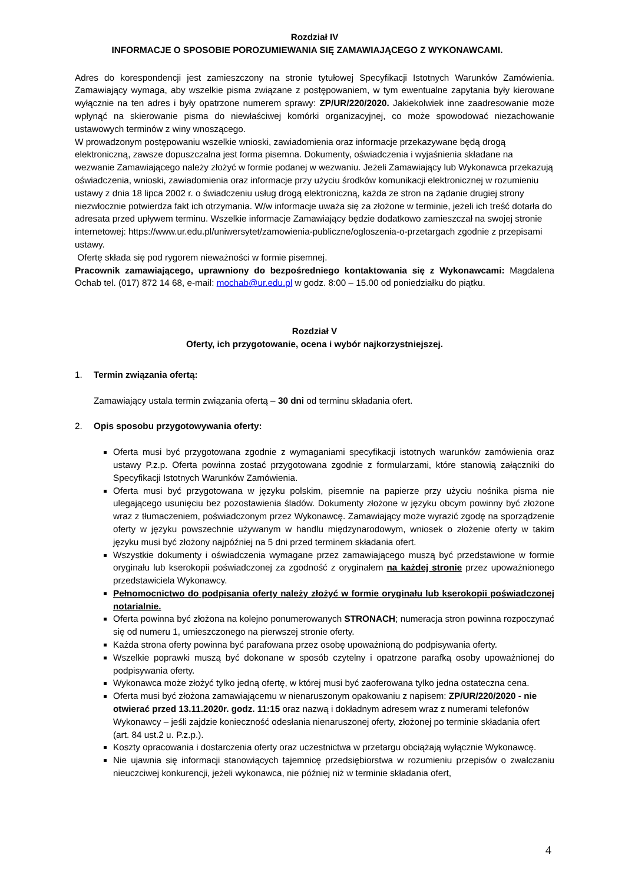Rozdział IV
INFORMACJE O SPOSOBIE POROZUMIEWANIA SIĘ ZAMAWIAJĄCEGO Z WYKONAWCAMI.
Adres do korespondencji jest zamieszczony na stronie tytułowej Specyfikacji Istotnych Warunków Zamówienia. Zamawiający wymaga, aby wszelkie pisma związane z postępowaniem, w tym ewentualne zapytania były kierowane wyłącznie na ten adres i były opatrzone numerem sprawy: ZP/UR/220/2020. Jakiekolwiek inne zaadresowanie może wpłynąć na skierowanie pisma do niewłaściwej komórki organizacyjnej, co może spowodować niezachowanie ustawowych terminów z winy wnoszącego.
W prowadzonym postępowaniu wszelkie wnioski, zawiadomienia oraz informacje przekazywane będą drogą elektroniczną, zawsze dopuszczalna jest forma pisemna. Dokumenty, oświadczenia i wyjaśnienia składane na wezwanie Zamawiającego należy złożyć w formie podanej w wezwaniu. Jeżeli Zamawiający lub Wykonawca przekazują oświadczenia, wnioski, zawiadomienia oraz informacje przy użyciu środków komunikacji elektronicznej w rozumieniu ustawy z dnia 18 lipca 2002 r. o świadczeniu usług drogą elektroniczną, każda ze stron na żądanie drugiej strony niezwłocznie potwierdza fakt ich otrzymania. W/w informacje uważa się za złożone w terminie, jeżeli ich treść dotarła do adresata przed upływem terminu. Wszelkie informacje Zamawiający będzie dodatkowo zamieszczał na swojej stronie internetowej: https://www.ur.edu.pl/uniwersytet/zamowienia-publiczne/ogloszenia-o-przetargach zgodnie z przepisami ustawy.
Ofertę składa się pod rygorem nieważności w formie pisemnej.
Pracownik zamawiającego, uprawniony do bezpośredniego kontaktowania się z Wykonawcami: Magdalena Ochab tel. (017) 872 14 68, e-mail: mochab@ur.edu.pl w godz. 8:00 – 15.00 od poniedziałku do piątku.
Rozdział V
Oferty, ich przygotowanie, ocena i wybór najkorzystniejszej.
1. Termin związania ofertą:
Zamawiający ustala termin związania ofertą – 30 dni od terminu składania ofert.
2. Opis sposobu przygotowywania oferty:
Oferta musi być przygotowana zgodnie z wymaganiami specyfikacji istotnych warunków zamówienia oraz ustawy P.z.p. Oferta powinna zostać przygotowana zgodnie z formularzami, które stanowią załączniki do Specyfikacji Istotnych Warunków Zamówienia.
Oferta musi być przygotowana w języku polskim, pisemnie na papierze przy użyciu nośnika pisma nie ulegającego usunięciu bez pozostawienia śladów. Dokumenty złożone w języku obcym powinny być złożone wraz z tłumaczeniem, poświadczonym przez Wykonawcę. Zamawiający może wyrazić zgodę na sporządzenie oferty w języku powszechnie używanym w handlu międzynarodowym, wniosek o złożenie oferty w takim języku musi być złożony najpóźniej na 5 dni przed terminem składania ofert.
Wszystkie dokumenty i oświadczenia wymagane przez zamawiającego muszą być przedstawione w formie oryginału lub kserokopii poświadczonej za zgodność z oryginałem na każdej stronie przez upoważnionego przedstawiciela Wykonawcy.
Pełnomocnictwo do podpisania oferty należy złożyć w formie oryginału lub kserokopii poświadczonej notarialnie.
Oferta powinna być złożona na kolejno ponumerowanych STRONACH; numeracja stron powinna rozpoczynać się od numeru 1, umieszczonego na pierwszej stronie oferty.
Każda strona oferty powinna być parafowana przez osobę upoważnioną do podpisywania oferty.
Wszelkie poprawki muszą być dokonane w sposób czytelny i opatrzone parafką osoby upoważnionej do podpisywania oferty.
Wykonawca może złożyć tylko jedną ofertę, w której musi być zaoferowana tylko jedna ostateczna cena.
Oferta musi być złożona zamawiającemu w nienaruszonym opakowaniu z napisem: ZP/UR/220/2020 - nie otwierać przed 13.11.2020r. godz. 11:15 oraz nazwą i dokładnym adresem wraz z numerami telefonów Wykonawcy – jeśli zajdzie konieczność odesłania nienaruszonej oferty, złożonej po terminie składania ofert (art. 84 ust.2 u. P.z.p.).
Koszty opracowania i dostarczenia oferty oraz uczestnictwa w przetargu obciążają wyłącznie Wykonawcę.
Nie ujawnia się informacji stanowiących tajemnicę przedsiębiorstwa w rozumieniu przepisów o zwalczaniu nieuczciwej konkurencji, jeżeli wykonawca, nie później niż w terminie składania ofert,
4